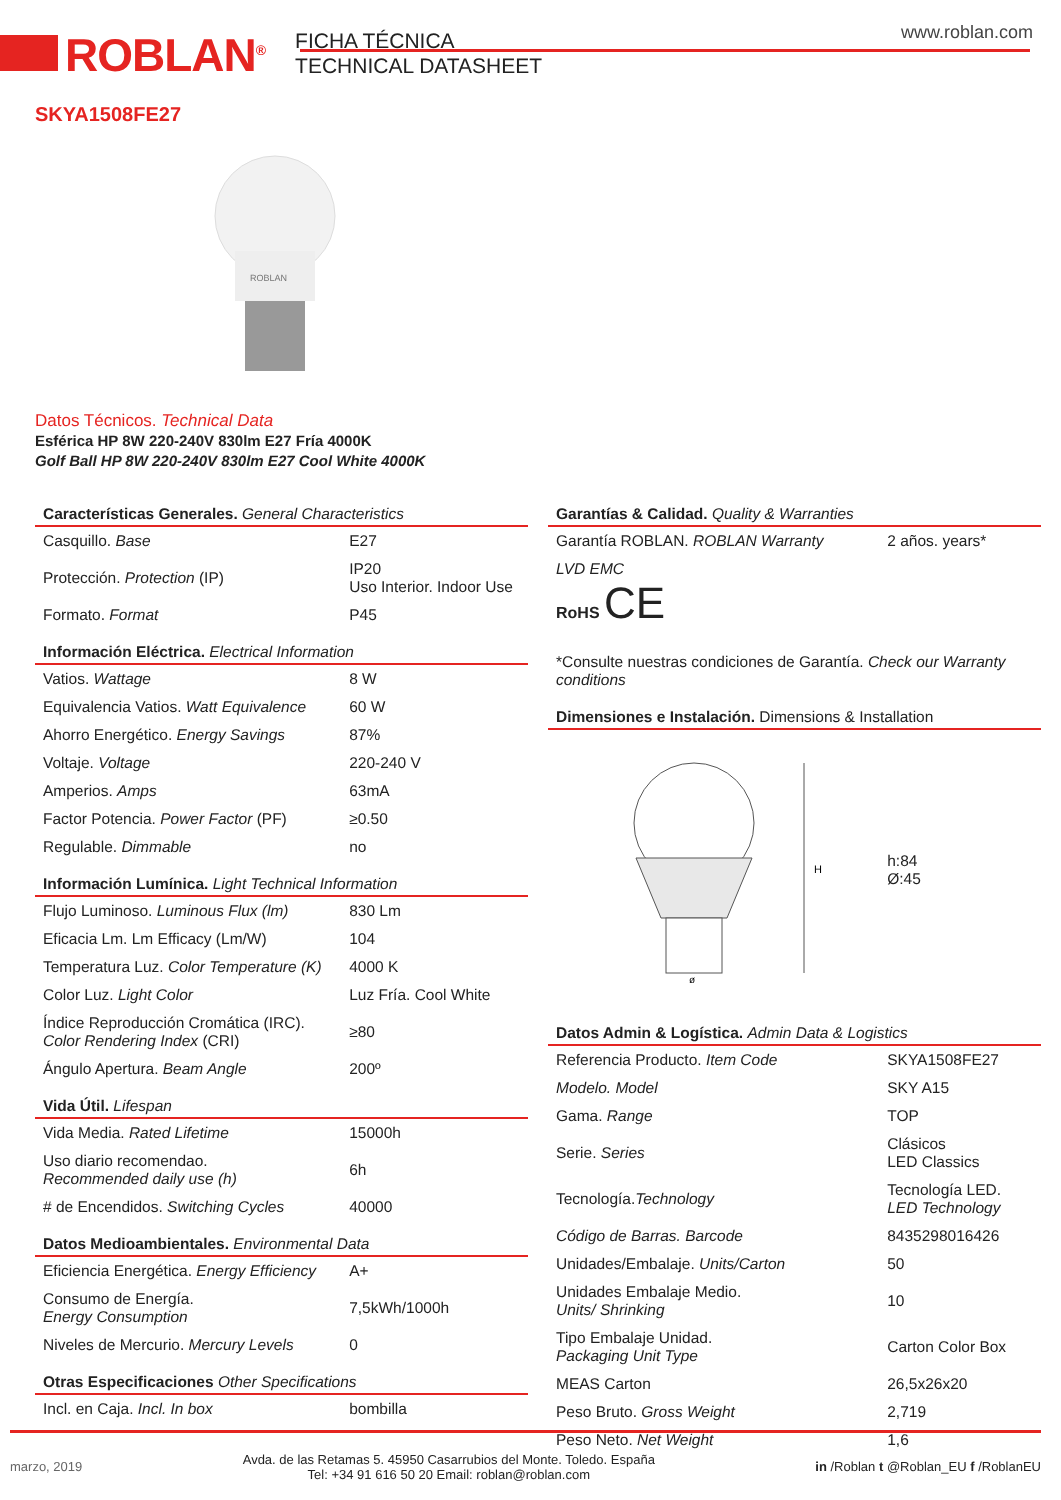ROBLAN<sup>®</sup>
FICHA TÉCNICA
TECHNICAL DATASHEET
www.roblan.com
SKYA1508FE27
ROBLAN
Datos Técnicos. Technical Data
Esférica HP 8W 220-240V 830lm E27 Fría 4000K
Golf Ball HP 8W 220-240V 830lm E27 Cool White 4000K
| Características Generales. General Characteristics | |
| --- | --- |
| Casquillo. Base | E27 |
| Protección. Protection (IP) | IP20 Uso Interior. Indoor Use |
| Formato. Format | P45 |
| Información Eléctrica. Electrical Information | |
| Vatios. Wattage | 8 W |
| Equivalencia Vatios. Watt Equivalence | 60 W |
| Ahorro Energético. Energy Savings | 87% |
| Voltaje. Voltage | 220-240 V |
| Amperios. Amps | 63mA |
| Factor Potencia. Power Factor (PF) | ≥0.50 |
| Regulable. Dimmable | no |
| Información Lumínica. Light Technical Information | |
| Flujo Luminoso. Luminous Flux (lm) | 830 Lm |
| Eficacia Lm. Lm Efficacy (Lm/W) | 104 |
| Temperatura Luz. Color Temperature (K) | 4000 K |
| Color Luz. Light Color | Luz Fría. Cool White |
| Índice Reproducción Cromática (IRC). Color Rendering Index (CRI) | ≥80 |
| Ángulo Apertura. Beam Angle | 200º |
| Vida Útil. Lifespan | |
| Vida Media. Rated Lifetime | 15000h |
| Uso diario recomendao. Recommended daily use (h) | 6h |
| # de Encendidos. Switching Cycles | 40000 |
| Datos Medioambientales. Environmental Data | |
| Eficiencia Energética. Energy Efficiency | A+ |
| Consumo de Energía. Energy Consumption | 7,5kWh/1000h |
| Niveles de Mercurio. Mercury Levels | 0 |
| Otras Especificaciones Other Specifications | |
| Incl. en Caja. Incl. In box | bombilla |
| Garantías & Calidad. Quality & Warranties | |
| --- | --- |
| Garantía ROBLAN. ROBLAN Warranty | 2 años. years* |
| LVD EMC RoHS CE | |
| *Consulte nuestras condiciones de Garantía. Check our Warranty conditions | |
| Dimensiones e Instalación. Dimensions & Installation | |
| H ø | h:84 Ø:45 |
| Datos Admin & Logística. Admin Data & Logistics | |
| Referencia Producto. Item Code | SKYA1508FE27 |
| Modelo. Model | SKY A15 |
| Gama. Range | TOP |
| Serie. Series | Clásicos LED Classics |
| Tecnología. Technology | Tecnología LED. LED Technology |
| Código de Barras. Barcode | 8435298016426 |
| Unidades/Embalaje. Units/Carton | 50 |
| Unidades Embalaje Medio. Units/ Shrinking | 10 |
| Tipo Embalaje Unidad. Packaging Unit Type | Carton Color Box |
| MEAS Carton | 26,5x26x20 |
| Peso Bruto. Gross Weight | 2,719 |
| Peso Neto. Net Weight | 1,6 |
marzo, 2019 Avda. de las Retamas 5. 45950 Casarrubios del Monte. Toledo. España
Tel: +34 91 616 50 20 Email: roblan@roblan.com in /Roblan t @Roblan_EU f /RoblanEU